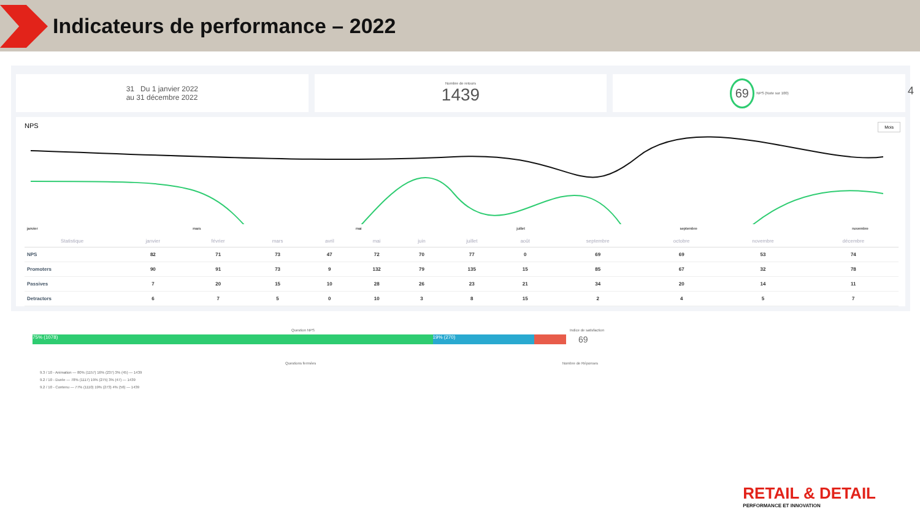Indicateurs de performance – 2022
4
31 Du 1 janvier 2022
au 31 décembre 2022
Nombre de retours
1439
69 NPS (Note sur 100)
NPS Mois
janvier mars mai juillet septembre novembre
| Statistique | janvier | février | mars | avril | mai | juin | juillet | août | septembre | octobre | novembre | décembre |
| --- | --- | --- | --- | --- | --- | --- | --- | --- | --- | --- | --- | --- |
| NPS | 82 | 71 | 73 | 47 | 72 | 70 | 77 | 0 | 69 | 69 | 53 | 74 |
| Promoters | 90 | 91 | 73 | 9 | 132 | 79 | 135 | 15 | 85 | 67 | 32 | 78 |
| Passives | 7 | 20 | 15 | 10 | 28 | 26 | 23 | 21 | 34 | 20 | 14 | 11 |
| Detractors | 6 | 7 | 5 | 0 | 10 | 3 | 8 | 15 | 2 | 4 | 5 | 7 |
Question NPS Indice de satisfaction
75% (1078) 19% (270)
69
Questions fermées Nombre de Réponses
9.3 / 10 - Animation — 80% (1157) 16% (237) 3% (45) — 1439
9.2 / 10 - Durée — 78% (1117) 19% (275) 3% (47) — 1439
9.2 / 10 - Contenu — 77% (1110) 19% (273) 4% (56) — 1439
RETAIL & DETAIL
PERFORMANCE ET INNOVATION